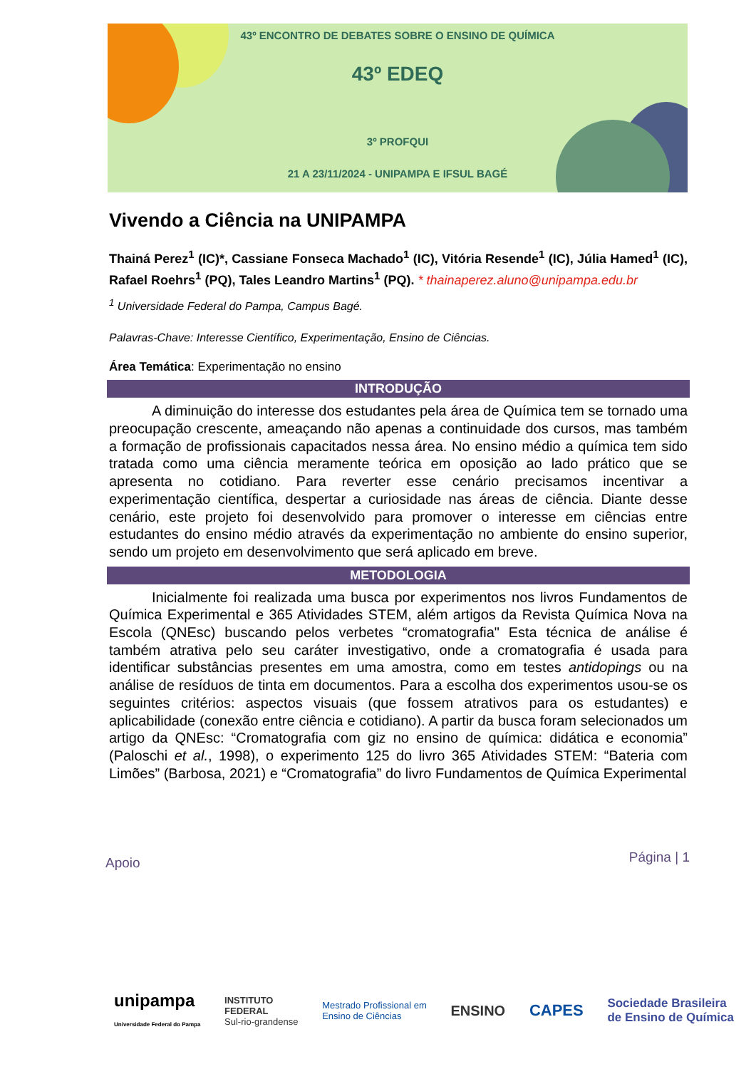43º ENCONTRO DE DEBATES SOBRE O ENSINO DE QUÍMICA
43º EDEQ
3º PROFQUI
21 A 23/11/2024 - UNIPAMPA E IFSUL BAGÉ
Vivendo a Ciência na UNIPAMPA
Thainá Perez<sup>1</sup> (IC)*, Cassiane Fonseca Machado<sup>1</sup> (IC), Vitória Resende<sup>1</sup> (IC), Júlia Hamed<sup>1</sup> (IC), Rafael Roehrs<sup>1</sup> (PQ), Tales Leandro Martins<sup>1</sup> (PQ). * thainaperez.aluno@unipampa.edu.br
<sup>1</sup> Universidade Federal do Pampa, Campus Bagé.
Palavras-Chave: Interesse Científico, Experimentação, Ensino de Ciências.
Área Temática: Experimentação no ensino
INTRODUÇÃO
   A diminuição do interesse dos estudantes pela área de Química tem se tornado uma preocupação crescente, ameaçando não apenas a continuidade dos cursos, mas também a formação de profissionais capacitados nessa área. No ensino médio a química tem sido tratada como uma ciência meramente teórica em oposição ao lado prático que se apresenta no cotidiano. Para reverter esse cenário precisamos incentivar a experimentação científica, despertar a curiosidade nas áreas de ciência. Diante desse cenário, este projeto foi desenvolvido para promover o interesse em ciências entre estudantes do ensino médio através da experimentação no ambiente do ensino superior, sendo um projeto em desenvolvimento que será aplicado em breve.
METODOLOGIA
   Inicialmente foi realizada uma busca por experimentos nos livros Fundamentos de Química Experimental e 365 Atividades STEM, além artigos da Revista Química Nova na Escola (QNEsc) buscando pelos verbetes “cromatografia" Esta técnica de análise é também atrativa pelo seu caráter investigativo, onde a cromatografia é usada para identificar substâncias presentes em uma amostra, como em testes antidopings ou na análise de resíduos de tinta em documentos. Para a escolha dos experimentos usou-se os seguintes critérios: aspectos visuais (que fossem atrativos para os estudantes) e aplicabilidade (conexão entre ciência e cotidiano). A partir da busca foram selecionados um artigo da QNEsc: “Cromatografia com giz no ensino de química: didática e economia” (Paloschi et al., 1998), o experimento 125 do livro 365 Atividades STEM: “Bateria com Limões” (Barbosa, 2021) e “Cromatografia” do livro Fundamentos de Química Experimental
Apoio Página | 1
unipampa
Universidade Federal do Pampa
INSTITUTO
FEDERAL
Sul-rio-grandense
Mestrado Profissional em
Ensino de Ciências
ENSINO CAPES
Sociedade Brasileira
de Ensino de Química